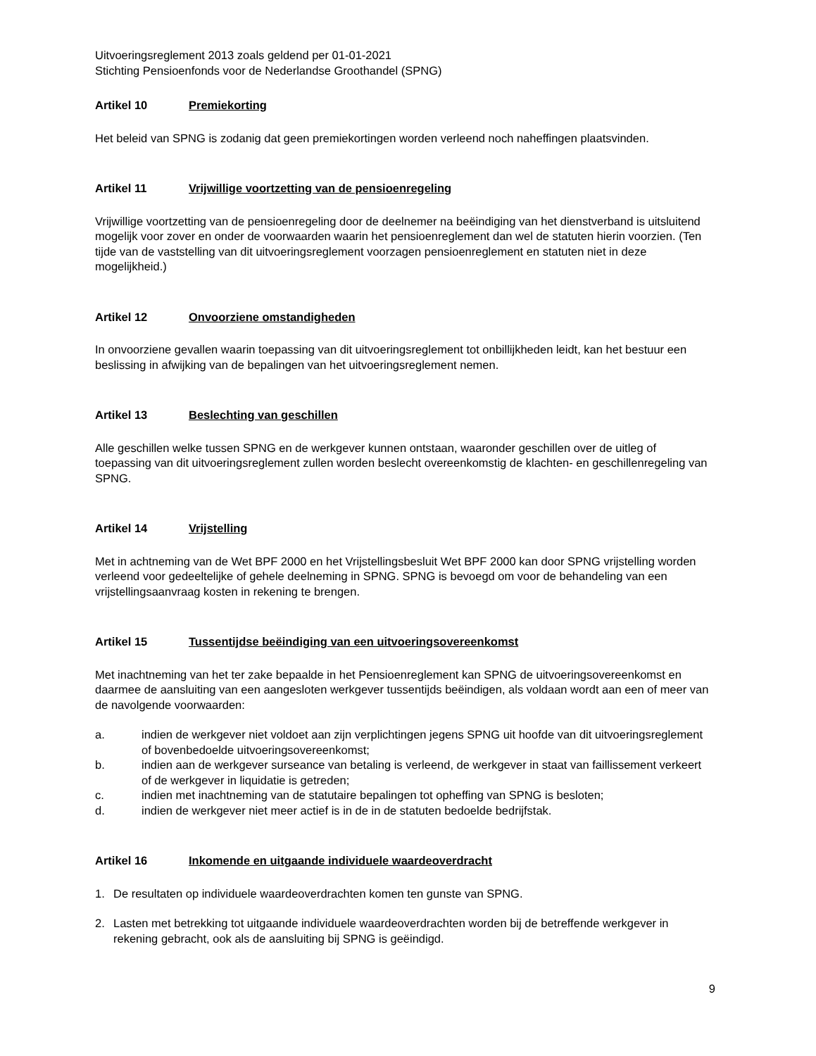Uitvoeringsreglement 2013 zoals geldend per 01-01-2021
Stichting Pensioenfonds voor de Nederlandse Groothandel (SPNG)
Artikel 10 Premiekorting
Het beleid van SPNG is zodanig dat geen premiekortingen worden verleend noch naheffingen plaatsvinden.
Artikel 11 Vrijwillige voortzetting van de pensioenregeling
Vrijwillige voortzetting van de pensioenregeling door de deelnemer na beëindiging van het dienstverband is uitsluitend mogelijk voor zover en onder de voorwaarden waarin het pensioenreglement dan wel de statuten hierin voorzien. (Ten tijde van de vaststelling van dit uitvoeringsreglement voorzagen pensioenreglement en statuten niet in deze mogelijkheid.)
Artikel 12 Onvoorziene omstandigheden
In onvoorziene gevallen waarin toepassing van dit uitvoeringsreglement tot onbillijkheden leidt, kan het bestuur een beslissing in afwijking van de bepalingen van het uitvoeringsreglement nemen.
Artikel 13 Beslechting van geschillen
Alle geschillen welke tussen SPNG en de werkgever kunnen ontstaan, waaronder geschillen over de uitleg of toepassing van dit uitvoeringsreglement zullen worden beslecht overeenkomstig de klachten- en geschillenregeling van SPNG.
Artikel 14 Vrijstelling
Met in achtneming van de Wet BPF 2000 en het Vrijstellingsbesluit Wet BPF 2000 kan door SPNG vrijstelling worden verleend voor gedeeltelijke of gehele deelneming in SPNG. SPNG is bevoegd om voor de behandeling van een vrijstellingsaanvraag kosten in rekening te brengen.
Artikel 15 Tussentijdse beëindiging van een uitvoeringsovereenkomst
Met inachtneming van het ter zake bepaalde in het Pensioenreglement kan SPNG de uitvoeringsovereenkomst en daarmee de aansluiting van een aangesloten werkgever tussentijds beëindigen, als voldaan wordt aan een of meer van de navolgende voorwaarden:
a. indien de werkgever niet voldoet aan zijn verplichtingen jegens SPNG uit hoofde van dit uitvoeringsreglement of bovenbedoelde uitvoeringsovereenkomst;
b. indien aan de werkgever surseance van betaling is verleend, de werkgever in staat van faillissement verkeert of de werkgever in liquidatie is getreden;
c. indien met inachtneming van de statutaire bepalingen tot opheffing van SPNG is besloten;
d. indien de werkgever niet meer actief is in de in de statuten bedoelde bedrijfstak.
Artikel 16 Inkomende en uitgaande individuele waardeoverdracht
1. De resultaten op individuele waardeoverdrachten komen ten gunste van SPNG.
2. Lasten met betrekking tot uitgaande individuele waardeoverdrachten worden bij de betreffende werkgever in rekening gebracht, ook als de aansluiting bij SPNG is geëindigd.
9